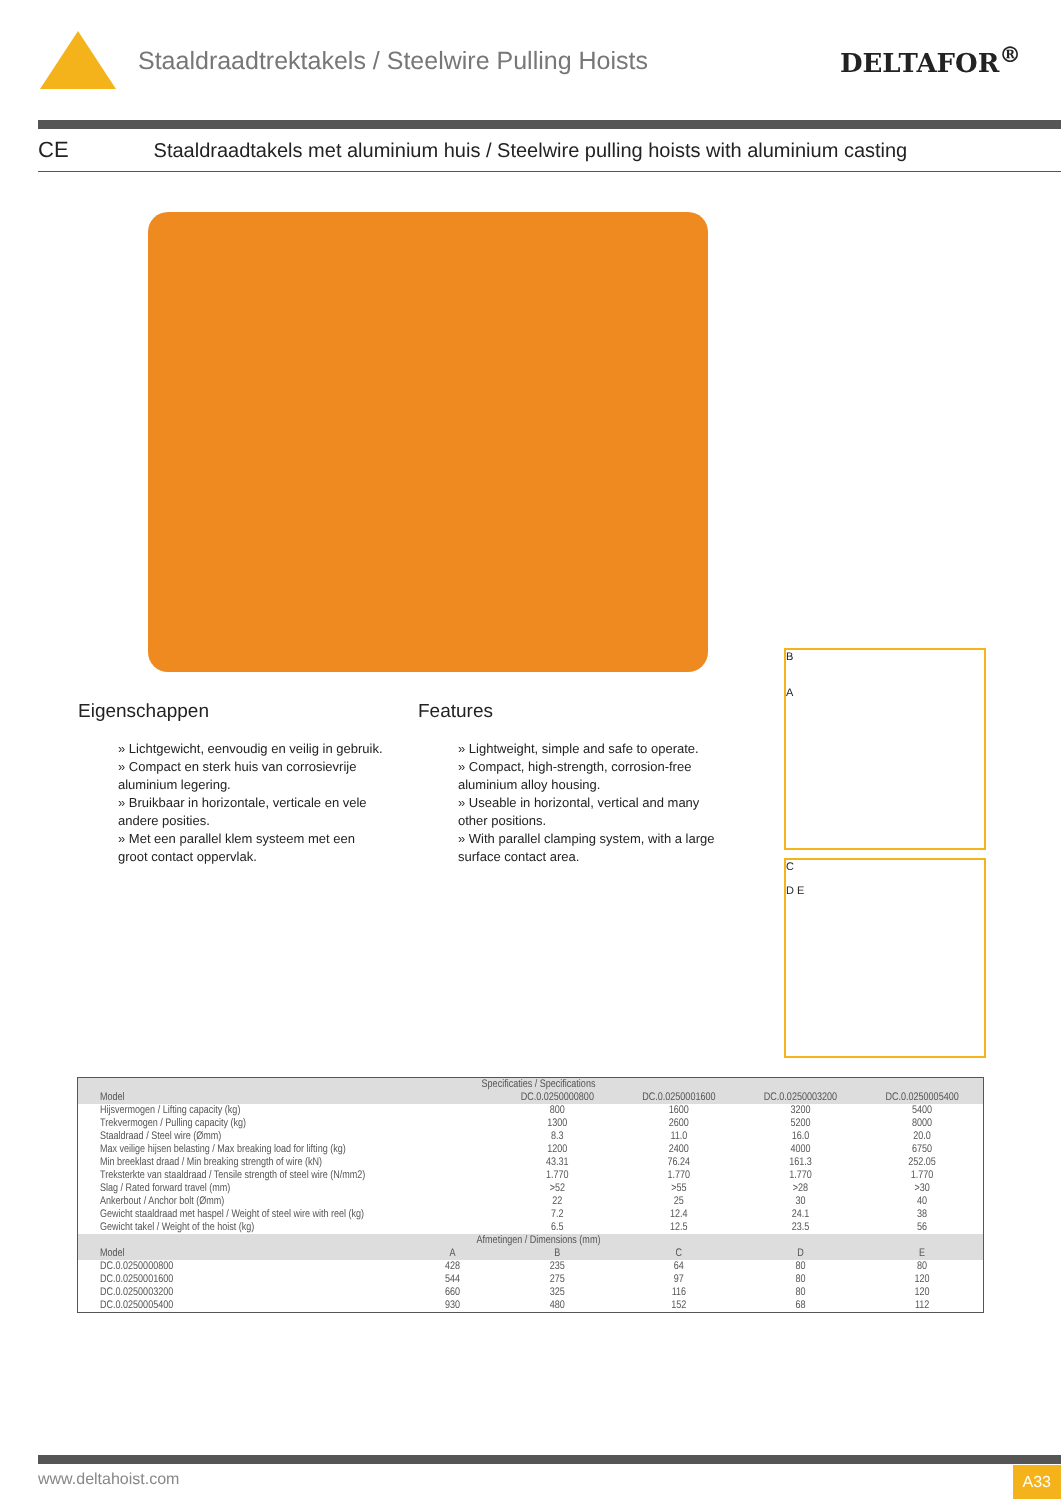Staaldraadtrektakels / Steelwire Pulling Hoists
DELTAFOR<sup>®</sup>
CE
Staaldraadtakels met aluminium huis / Steelwire pulling hoists with aluminium casting
B
A
C
D E
Eigenschappen
» Lichtgewicht, eenvoudig en veilig in gebruik.
» Compact en sterk huis van corrosievrije aluminium legering.
» Bruikbaar in horizontale, verticale en vele andere posities.
» Met een parallel klem systeem met een groot contact oppervlak.
Features
» Lightweight, simple and safe to operate.
» Compact, high-strength, corrosion-free aluminium alloy housing.
» Useable in horizontal, vertical and many other positions.
» With parallel clamping system, with a large surface contact area.
| Specificaties / Specifications | | | | | |
| --- | --- | --- | --- | --- | --- |
| Model | | DC.0.0250000800 | DC.0.0250001600 | DC.0.0250003200 | DC.0.0250005400 |
| Hijsvermogen / Lifting capacity (kg) | | 800 | 1600 | 3200 | 5400 |
| Trekvermogen / Pulling capacity (kg) | | 1300 | 2600 | 5200 | 8000 |
| Staaldraad / Steel wire (Ømm) | | 8.3 | 11.0 | 16.0 | 20.0 |
| Max veilige hijsen belasting / Max breaking load for lifting (kg) | | 1200 | 2400 | 4000 | 6750 |
| Min breeklast draad / Min breaking strength of wire (kN) | | 43.31 | 76.24 | 161.3 | 252.05 |
| Treksterkte van staaldraad / Tensile strength of steel wire (N/mm2) | | 1.770 | 1.770 | 1.770 | 1.770 |
| Slag / Rated forward travel (mm) | | >52 | >55 | >28 | >30 |
| Ankerbout / Anchor bolt (Ømm) | | 22 | 25 | 30 | 40 |
| Gewicht staaldraad met haspel / Weight of steel wire with reel (kg) | | 7.2 | 12.4 | 24.1 | 38 |
| Gewicht takel / Weight of the hoist (kg) | | 6.5 | 12.5 | 23.5 | 56 |
| Afmetingen / Dimensions (mm) | | | | | |
| Model | A | B | C | D | E |
| DC.0.0250000800 | 428 | 235 | 64 | 80 | 80 |
| DC.0.0250001600 | 544 | 275 | 97 | 80 | 120 |
| DC.0.0250003200 | 660 | 325 | 116 | 80 | 120 |
| DC.0.0250005400 | 930 | 480 | 152 | 68 | 112 |
www.deltahoist.com A33